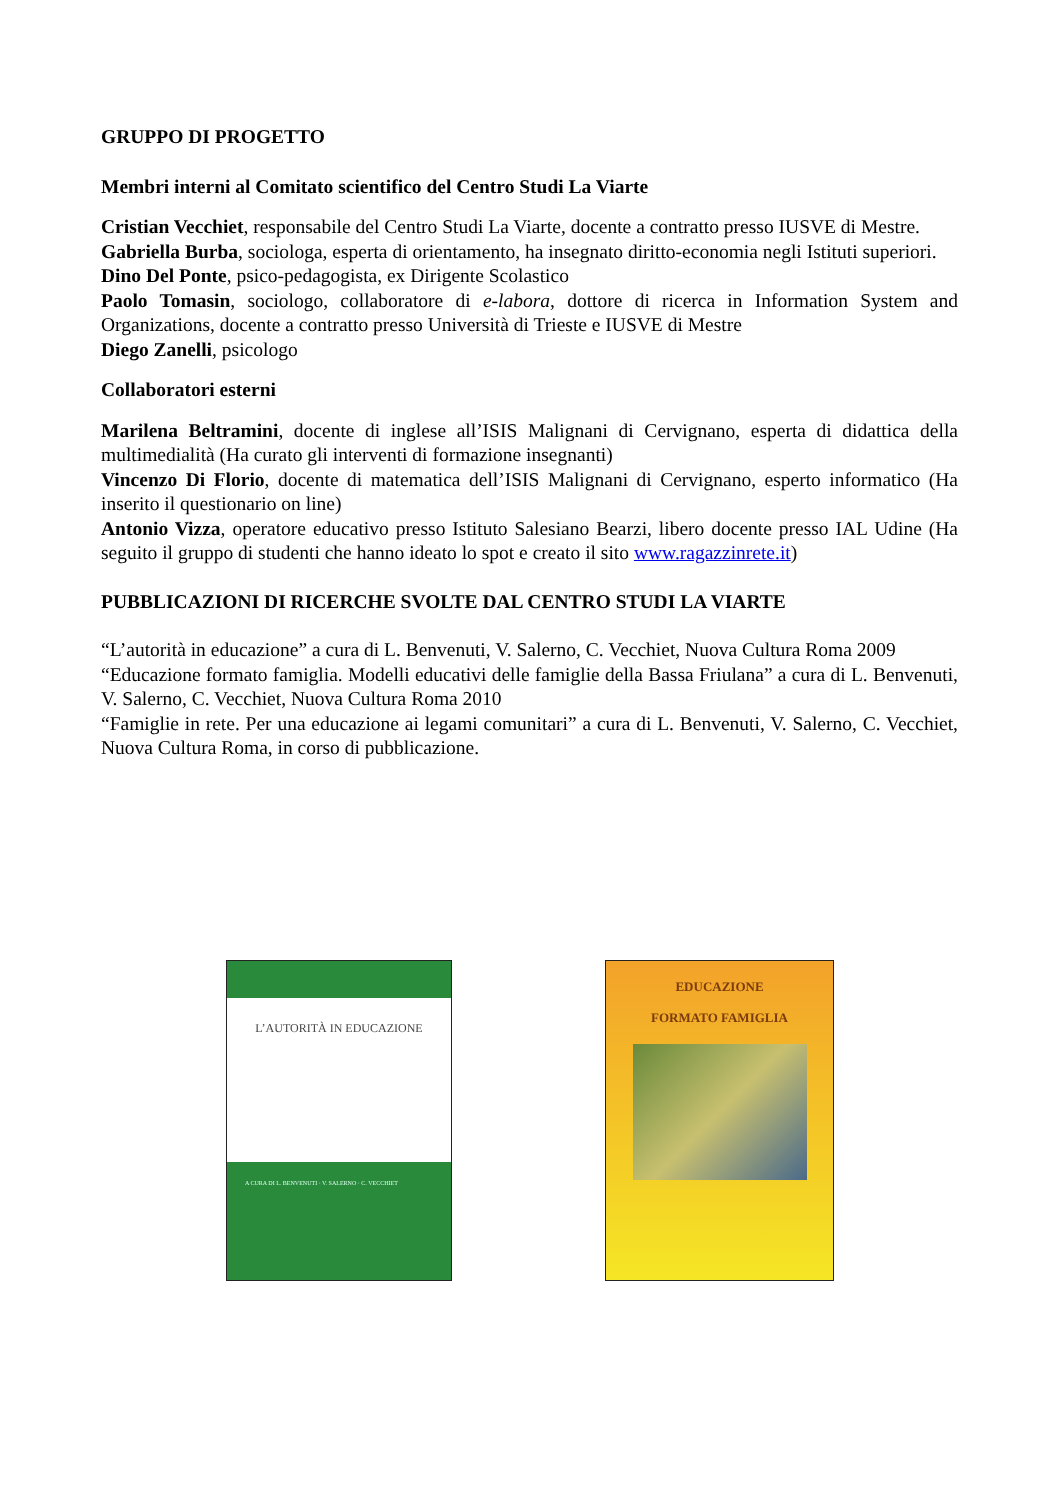GRUPPO DI PROGETTO
Membri interni al Comitato scientifico del Centro Studi La Viarte
Cristian Vecchiet, responsabile del Centro Studi La Viarte, docente a contratto presso IUSVE di Mestre.
Gabriella Burba, sociologa, esperta di orientamento, ha insegnato diritto-economia negli Istituti superiori.
Dino Del Ponte, psico-pedagogista, ex Dirigente Scolastico
Paolo Tomasin, sociologo, collaboratore di e-labora, dottore di ricerca in Information System and Organizations, docente a contratto presso Università di Trieste e IUSVE di Mestre
Diego Zanelli, psicologo
Collaboratori esterni
Marilena Beltramini, docente di inglese all’ISIS Malignani di Cervignano, esperta di didattica della multimedialità (Ha curato gli interventi di formazione insegnanti)
Vincenzo Di Florio, docente di matematica dell’ISIS Malignani di Cervignano, esperto informatico (Ha inserito il questionario on line)
Antonio Vizza, operatore educativo presso Istituto Salesiano Bearzi, libero docente presso IAL Udine (Ha seguito il gruppo di studenti che hanno ideato lo spot e creato il sito www.ragazzinrete.it)
PUBBLICAZIONI DI RICERCHE SVOLTE DAL CENTRO STUDI LA VIARTE
“L’autorità in educazione” a cura di L. Benvenuti, V. Salerno, C. Vecchiet, Nuova Cultura Roma 2009
“Educazione formato famiglia. Modelli educativi delle famiglie della Bassa Friulana” a cura di L. Benvenuti, V. Salerno, C. Vecchiet, Nuova Cultura Roma 2010
“Famiglie in rete. Per una educazione ai legami comunitari” a cura di L. Benvenuti, V. Salerno, C. Vecchiet, Nuova Cultura Roma, in corso di pubblicazione.
L’AUTORITÀ IN EDUCAZIONE
A CURA DI L. BENVENUTI · V. SALERNO · C. VECCHIET
EDUCAZIONE
FORMATO FAMIGLIA